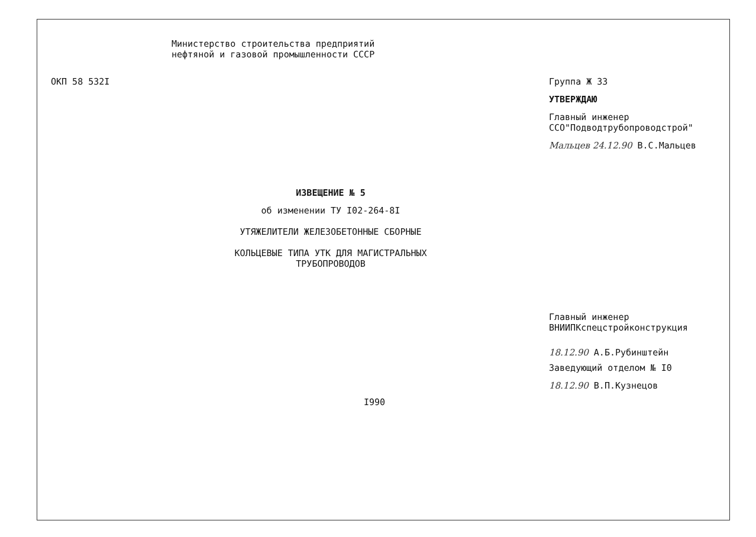Министерство строительства предприятий
нефтяной и газовой промышленности СССР
ОКП 58 532I
Группа Ж 33
УТВЕРЖДАЮ
Главный инженер
ССО"Подводтрубопроводстрой"
Мальцев 24.12.90 В.С.Мальцев
ИЗВЕЩЕНИЕ № 5
об изменении ТУ I02-264-8I
УТЯЖЕЛИТЕЛИ ЖЕЛЕЗОБЕТОННЫЕ СБОРНЫЕ
КОЛЬЦЕВЫЕ ТИПА УТК ДЛЯ МАГИСТРАЛЬНЫХ
ТРУБОПРОВОДОВ
Главный инженер
ВНИИПКспецстройконструкция
18.12.90 А.Б.Рубинштейн
Заведующий отделом № I0
18.12.90 В.П.Кузнецов
I990